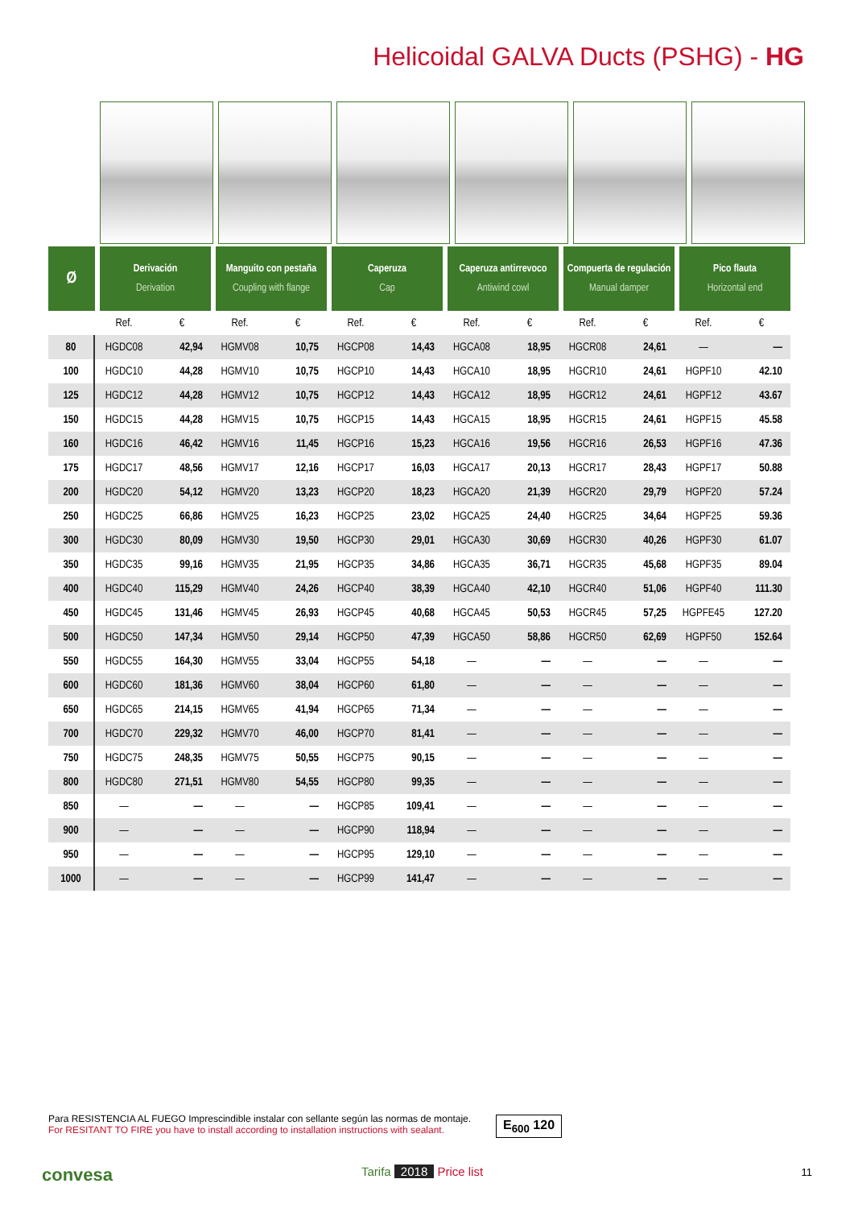Helicoidal GALVA Ducts (PSHG) - HG
| Ø | | Derivación Derivation | | Manguito con pestaña Coupling with flange | | Caperuza Cap | | Caperuza antirrevoco Antiwind cowl | | Compuerta de regulación Manual damper | | Pico flauta Horizontal end | |
| --- | --- | --- | --- | --- | --- | --- | --- | --- | --- | --- | --- | --- | --- |
| | | Ref. | € | Ref. | € | Ref. | € | Ref. | € | Ref. | € | Ref. | € |
| 80 | | HGDC08 | 42,94 | HGMV08 | 10,75 | HGCP08 | 14,43 | HGCA08 | 18,95 | HGCR08 | 24,61 | — | — |
| 100 | | HGDC10 | 44,28 | HGMV10 | 10,75 | HGCP10 | 14,43 | HGCA10 | 18,95 | HGCR10 | 24,61 | HGPF10 | 42.10 |
| 125 | | HGDC12 | 44,28 | HGMV12 | 10,75 | HGCP12 | 14,43 | HGCA12 | 18,95 | HGCR12 | 24,61 | HGPF12 | 43.67 |
| 150 | | HGDC15 | 44,28 | HGMV15 | 10,75 | HGCP15 | 14,43 | HGCA15 | 18,95 | HGCR15 | 24,61 | HGPF15 | 45.58 |
| 160 | | HGDC16 | 46,42 | HGMV16 | 11,45 | HGCP16 | 15,23 | HGCA16 | 19,56 | HGCR16 | 26,53 | HGPF16 | 47.36 |
| 175 | | HGDC17 | 48,56 | HGMV17 | 12,16 | HGCP17 | 16,03 | HGCA17 | 20,13 | HGCR17 | 28,43 | HGPF17 | 50.88 |
| 200 | | HGDC20 | 54,12 | HGMV20 | 13,23 | HGCP20 | 18,23 | HGCA20 | 21,39 | HGCR20 | 29,79 | HGPF20 | 57.24 |
| 250 | | HGDC25 | 66,86 | HGMV25 | 16,23 | HGCP25 | 23,02 | HGCA25 | 24,40 | HGCR25 | 34,64 | HGPF25 | 59.36 |
| 300 | | HGDC30 | 80,09 | HGMV30 | 19,50 | HGCP30 | 29,01 | HGCA30 | 30,69 | HGCR30 | 40,26 | HGPF30 | 61.07 |
| 350 | | HGDC35 | 99,16 | HGMV35 | 21,95 | HGCP35 | 34,86 | HGCA35 | 36,71 | HGCR35 | 45,68 | HGPF35 | 89.04 |
| 400 | | HGDC40 | 115,29 | HGMV40 | 24,26 | HGCP40 | 38,39 | HGCA40 | 42,10 | HGCR40 | 51,06 | HGPF40 | 111.30 |
| 450 | | HGDC45 | 131,46 | HGMV45 | 26,93 | HGCP45 | 40,68 | HGCA45 | 50,53 | HGCR45 | 57,25 | HGPFE45 | 127.20 |
| 500 | | HGDC50 | 147,34 | HGMV50 | 29,14 | HGCP50 | 47,39 | HGCA50 | 58,86 | HGCR50 | 62,69 | HGPF50 | 152.64 |
| 550 | | HGDC55 | 164,30 | HGMV55 | 33,04 | HGCP55 | 54,18 | — | — | — | — | — | — |
| 600 | | HGDC60 | 181,36 | HGMV60 | 38,04 | HGCP60 | 61,80 | — | — | — | — | — | — |
| 650 | | HGDC65 | 214,15 | HGMV65 | 41,94 | HGCP65 | 71,34 | — | — | — | — | — | — |
| 700 | | HGDC70 | 229,32 | HGMV70 | 46,00 | HGCP70 | 81,41 | — | — | — | — | — | — |
| 750 | | HGDC75 | 248,35 | HGMV75 | 50,55 | HGCP75 | 90,15 | — | — | — | — | — | — |
| 800 | | HGDC80 | 271,51 | HGMV80 | 54,55 | HGCP80 | 99,35 | — | — | — | — | — | — |
| 850 | | — | — | — | — | HGCP85 | 109,41 | — | — | — | — | — | — |
| 900 | | — | — | — | — | HGCP90 | 118,94 | — | — | — | — | — | — |
| 950 | | — | — | — | — | HGCP95 | 129,10 | — | — | — | — | — | — |
| 1000 | | — | — | — | — | HGCP99 | 141,47 | — | — | — | — | — | — |
Para RESISTENCIA AL FUEGO Imprescindible instalar con sellante según las normas de montaje.
For RESITANT TO FIRE you have to install according to installation instructions with sealant.
E<sub>600</sub> 120
convesa Tarifa 2018 Price list 11